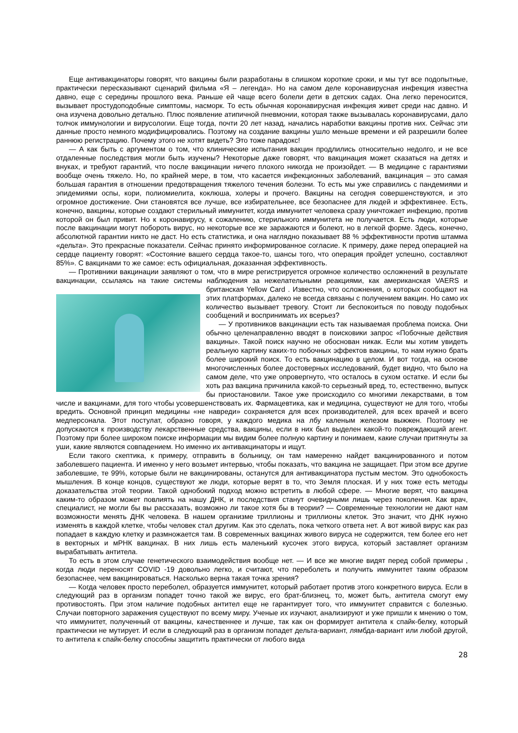Еще антивакцинаторы говорят, что вакцины были разработаны в слишком короткие сроки, и мы тут все подопытные, практически пересказывают сценарий фильма «Я – легенда». Но на самом деле коронавирусная инфекция известна давно, еще с середины прошлого века. Раньше ей чаще всего болели дети в детских садах. Она легко переносится, вызывает простудоподобные симптомы, насморк. То есть обычная коронавирусная инфекция живет среди нас давно. И она изучена довольно детально. Плюс появление атипичной пневмонии, которая также вызывалась коронавирусами, дало толчок иммунологии и вирусологии. Еще тогда, почти 20 лет назад, начались наработки вакцины против них. Сейчас эти данные просто немного модифицировались. Поэтому на создание вакцины ушло меньше времени и ей разрешили более раннюю регистрацию. Почему этого не хотят видеть? Это тоже парадокс!
— А как быть с аргументом о том, что клинические испытания вакцин продлились относительно недолго, и не все отдаленные последствия могли быть изучены? Некоторые даже говорят, что вакцинация может сказаться на детях и внуках, и требуют гарантий, что после вакцинации ничего плохого никогда не произойдет. — В медицине с гарантиями вообще очень тяжело. Но, по крайней мере, в том, что касается инфекционных заболеваний, вакцинация – это самая большая гарантия в отношении предотвращения тяжелого течения болезни. То есть мы уже справились с пандемиями и эпидемиями оспы, кори, полиомиелита, коклюша, холеры и прочего. Вакцины на сегодня совершенствуются, и это огромное достижение. Они становятся все лучше, все избирательнее, все безопаснее для людей и эффективнее. Есть, конечно, вакцины, которые создают стерильный иммунитет, когда иммунитет человека сразу уничтожает инфекцию, против которой он был привит. Но к коронавирусу, к сожалению, стерильного иммунитета не получается. Есть люди, которые после вакцинации могут побороть вирус, но некоторые все же заражаются и болеют, но в легкой форме. Здесь, конечно, абсолютной гарантии никто не даст. Но есть статистика, и она наглядно показывает 88 % эффективности против штамма «дельта». Это прекрасные показатели. Сейчас принято информированное согласие. К примеру, даже перед операцией на сердце пациенту говорят: «Состояние вашего сердца такое-то, шансы того, что операция пройдет успешно, составляют 85%». С вакцинами то же самое: есть официальная, доказанная эффективность.
— Противники вакцинации заявляют о том, что в мире регистрируется огромное количество осложнений в результате вакцинации, ссылаясь на такие системы наблюдения за нежелательными реакциями, как американская VAERS и британская Yellow Card . Известно, что осложнения, о которых сообщают на этих платформах, далеко не всегда связаны с получением вакцин. Но само их количество вызывает тревогу. Стоит ли беспокоиться по поводу подобных сообщений и воспринимать их всерьез?
— У противников вакцинации есть так называемая проблема поиска. Они обычно целенаправленно вводят в поисковики запрос «Побочные действия вакцины». Такой поиск научно не обоснован никак. Если мы хотим увидеть реальную картину каких-то побочных эффектов вакцины, то нам нужно брать более широкий поиск. То есть вакцинацию в целом. И вот тогда, на основе многочисленных более достоверных исследований, будет видно, что было на самом деле, что уже опровергнуто, что осталось в сухом остатке. И если бы хоть раз вакцина причинила какой-то серьезный вред, то, естественно, выпуск бы приостановили. Такое уже происходило со многими лекарствами, в том числе и вакцинами, для того чтобы усовершенствовать их. Фармацевтика, как и медицина, существуют не для того, чтобы вредить. Основной принцип медицины «не навреди» сохраняется для всех производителей, для всех врачей и всего медперсонала. Этот постулат, образно говоря, у каждого медика на лбу каленым железом выжжен. Поэтому не допускаются к производству лекарственные средства, вакцины, если в них был выделен какой-то повреждающий агент. Поэтому при более широком поиске информации мы видим более полную картину и понимаем, какие случаи притянуты за уши, какие являются совпадением. Но именно их антивакцинаторы и ищут.
Если такого скептика, к примеру, отправить в больницу, он там намеренно найдет вакцинированного и потом заболевшего пациента. И именно у него возьмет интервью, чтобы показать, что вакцина не защищает. При этом все другие заболевшие, те 99%, которые были не вакцинированы, останутся для антивакцинатора пустым местом. Это однобокость мышления. В конце концов, существуют же люди, которые верят в то, что Земля плоская. И у них тоже есть методы доказательства этой теории. Такой однобокий подход можно встретить в любой сфере. — Многие верят, что вакцина каким-то образом может повлиять на нашу ДНК, и последствия станут очевидными лишь через поколения. Как врач, специалист, не могли бы вы рассказать, возможно ли такое хотя бы в теории? — Современные технологии не дают нам возможности менять ДНК человека. В нашем организме триллионы и триллионы клеток. Это значит, что ДНК нужно изменять в каждой клетке, чтобы человек стал другим. Как это сделать, пока четкого ответа нет. А вот живой вирус как раз попадает в каждую клетку и размножается там. В современных вакцинах живого вируса не содержится, тем более его нет в векторных и мРНК вакцинах. В них лишь есть маленький кусочек этого вируса, который заставляет организм вырабатывать антитела.
То есть в этом случае генетического взаимодействия вообще нет. — И все же многие видят перед собой примеры , когда люди переносят COVID -19 довольно легко, и считают, что переболеть и получить иммунитет таким образом безопаснее, чем вакцинироваться. Насколько верна такая точка зрения?
— Когда человек просто переболел, образуется иммунитет, который работает против этого конкретного вируса. Если в следующий раз в организм попадет точно такой же вирус, его брат-близнец, то, может быть, антитела смогут ему противостоять. При этом наличие подобных антител еще не гарантирует того, что иммунитет справится с болезнью. Случаи повторного заражения существуют по всему миру. Ученые их изучают, анализируют и уже пришли к мнению о том, что иммунитет, полученный от вакцины, качественнее и лучше, так как он формирует антитела к спайк-белку, который практически не мутирует. И если в следующий раз в организм попадет дельта-вариант, лямбда-вариант или любой другой, то антитела к спайк-белку способны защитить практически от любого вида
28